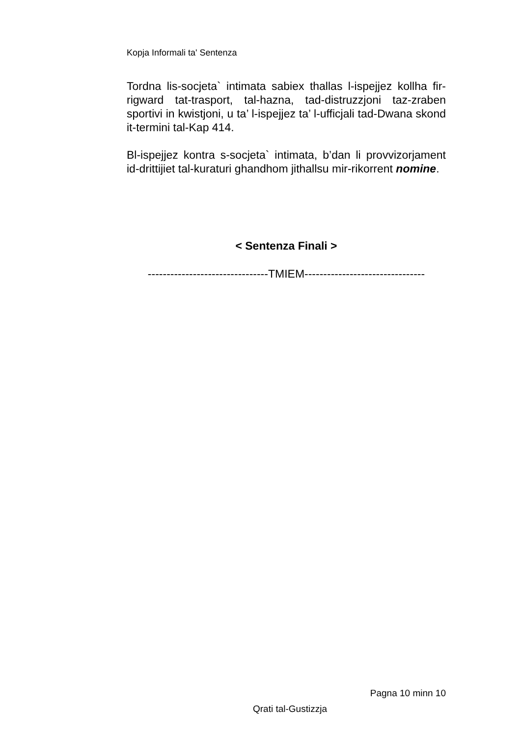Kopja Informali ta' Sentenza
Tordna lis-socjeta` intimata sabiex thallas l-ispejjez kollha fir-rigward tat-trasport, tal-hazna, tad-distruzzjoni taz-zraben sportivi in kwistjoni, u ta’ l-ispejjez ta’ l-ufficjali tad-Dwana skond it-termini tal-Kap 414.
Bl-ispejjez kontra s-socjeta` intimata, b’dan li provvizorjament id-drittijiet tal-kuraturi ghandhom jithallsu mir-rikorrent nomine.
< Sentenza Finali >
--------------------------------TMIEM--------------------------------
Pagna 10 minn 10
Qrati tal-Gustizzja